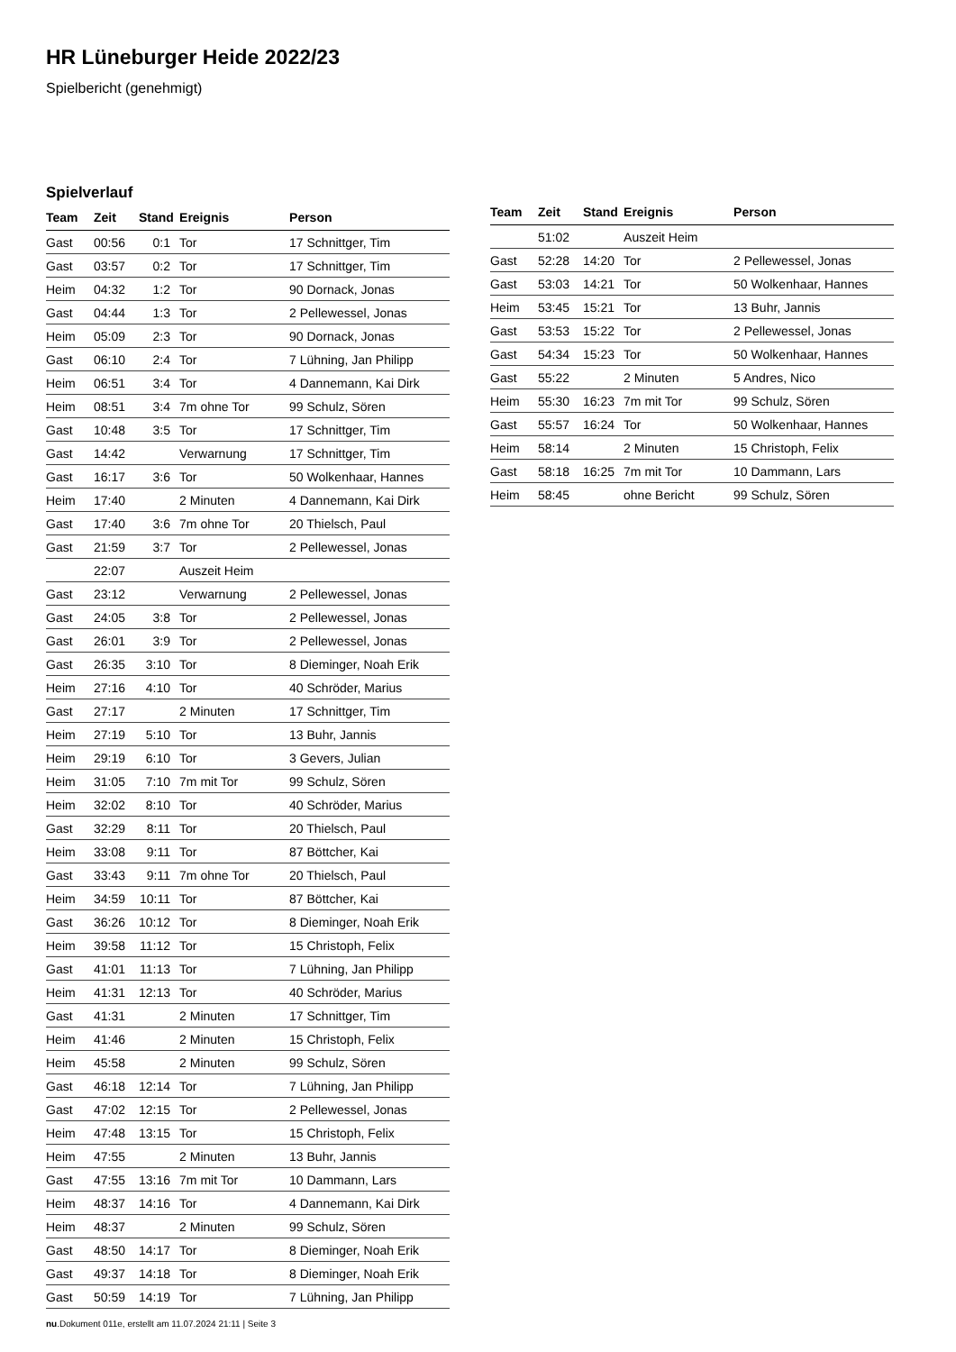HR Lüneburger Heide 2022/23
Spielbericht (genehmigt)
Spielverlauf
| Team | Zeit | Stand | Ereignis | Person |
| --- | --- | --- | --- | --- |
| Gast | 00:56 | 0:1 | Tor | 17 Schnittger, Tim |
| Gast | 03:57 | 0:2 | Tor | 17 Schnittger, Tim |
| Heim | 04:32 | 1:2 | Tor | 90 Dornack, Jonas |
| Gast | 04:44 | 1:3 | Tor | 2 Pellewessel, Jonas |
| Heim | 05:09 | 2:3 | Tor | 90 Dornack, Jonas |
| Gast | 06:10 | 2:4 | Tor | 7 Lühning, Jan Philipp |
| Heim | 06:51 | 3:4 | Tor | 4 Dannemann, Kai Dirk |
| Heim | 08:51 | 3:4 | 7m ohne Tor | 99 Schulz, Sören |
| Gast | 10:48 | 3:5 | Tor | 17 Schnittger, Tim |
| Gast | 14:42 | | Verwarnung | 17 Schnittger, Tim |
| Gast | 16:17 | 3:6 | Tor | 50 Wolkenhaar, Hannes |
| Heim | 17:40 | | 2 Minuten | 4 Dannemann, Kai Dirk |
| Gast | 17:40 | 3:6 | 7m ohne Tor | 20 Thielsch, Paul |
| Gast | 21:59 | 3:7 | Tor | 2 Pellewessel, Jonas |
| | 22:07 | | Auszeit Heim | |
| Gast | 23:12 | | Verwarnung | 2 Pellewessel, Jonas |
| Gast | 24:05 | 3:8 | Tor | 2 Pellewessel, Jonas |
| Gast | 26:01 | 3:9 | Tor | 2 Pellewessel, Jonas |
| Gast | 26:35 | 3:10 | Tor | 8 Dieminger, Noah Erik |
| Heim | 27:16 | 4:10 | Tor | 40 Schröder, Marius |
| Gast | 27:17 | | 2 Minuten | 17 Schnittger, Tim |
| Heim | 27:19 | 5:10 | Tor | 13 Buhr, Jannis |
| Heim | 29:19 | 6:10 | Tor | 3 Gevers, Julian |
| Heim | 31:05 | 7:10 | 7m mit Tor | 99 Schulz, Sören |
| Heim | 32:02 | 8:10 | Tor | 40 Schröder, Marius |
| Gast | 32:29 | 8:11 | Tor | 20 Thielsch, Paul |
| Heim | 33:08 | 9:11 | Tor | 87 Böttcher, Kai |
| Gast | 33:43 | 9:11 | 7m ohne Tor | 20 Thielsch, Paul |
| Heim | 34:59 | 10:11 | Tor | 87 Böttcher, Kai |
| Gast | 36:26 | 10:12 | Tor | 8 Dieminger, Noah Erik |
| Heim | 39:58 | 11:12 | Tor | 15 Christoph, Felix |
| Gast | 41:01 | 11:13 | Tor | 7 Lühning, Jan Philipp |
| Heim | 41:31 | 12:13 | Tor | 40 Schröder, Marius |
| Gast | 41:31 | | 2 Minuten | 17 Schnittger, Tim |
| Heim | 41:46 | | 2 Minuten | 15 Christoph, Felix |
| Heim | 45:58 | | 2 Minuten | 99 Schulz, Sören |
| Gast | 46:18 | 12:14 | Tor | 7 Lühning, Jan Philipp |
| Gast | 47:02 | 12:15 | Tor | 2 Pellewessel, Jonas |
| Heim | 47:48 | 13:15 | Tor | 15 Christoph, Felix |
| Heim | 47:55 | | 2 Minuten | 13 Buhr, Jannis |
| Gast | 47:55 | 13:16 | 7m mit Tor | 10 Dammann, Lars |
| Heim | 48:37 | 14:16 | Tor | 4 Dannemann, Kai Dirk |
| Heim | 48:37 | | 2 Minuten | 99 Schulz, Sören |
| Gast | 48:50 | 14:17 | Tor | 8 Dieminger, Noah Erik |
| Gast | 49:37 | 14:18 | Tor | 8 Dieminger, Noah Erik |
| Gast | 50:59 | 14:19 | Tor | 7 Lühning, Jan Philipp |
| Team | Zeit | Stand | Ereignis | Person |
| --- | --- | --- | --- | --- |
| | 51:02 | | Auszeit Heim | |
| Gast | 52:28 | 14:20 | Tor | 2 Pellewessel, Jonas |
| Gast | 53:03 | 14:21 | Tor | 50 Wolkenhaar, Hannes |
| Heim | 53:45 | 15:21 | Tor | 13 Buhr, Jannis |
| Gast | 53:53 | 15:22 | Tor | 2 Pellewessel, Jonas |
| Gast | 54:34 | 15:23 | Tor | 50 Wolkenhaar, Hannes |
| Gast | 55:22 | | 2 Minuten | 5 Andres, Nico |
| Heim | 55:30 | 16:23 | 7m mit Tor | 99 Schulz, Sören |
| Gast | 55:57 | 16:24 | Tor | 50 Wolkenhaar, Hannes |
| Heim | 58:14 | | 2 Minuten | 15 Christoph, Felix |
| Gast | 58:18 | 16:25 | 7m mit Tor | 10 Dammann, Lars |
| Heim | 58:45 | | ohne Bericht | 99 Schulz, Sören |
nu.Dokument 011e, erstellt am 11.07.2024 21:11 | Seite 3